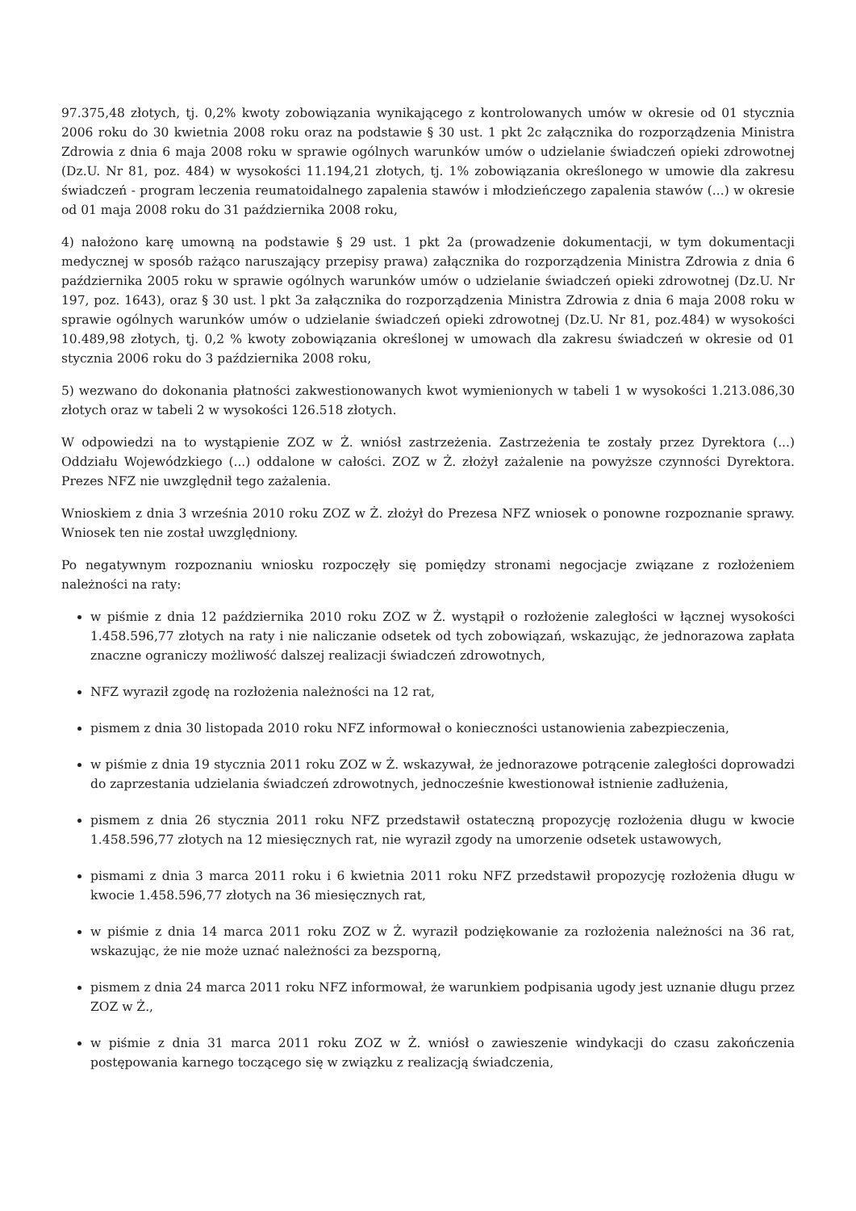97.375,48 złotych, tj. 0,2% kwoty zobowiązania wynikającego z kontrolowanych umów w okresie od 01 stycznia 2006 roku do 30 kwietnia 2008 roku oraz na podstawie § 30 ust. 1 pkt 2c załącznika do rozporządzenia Ministra Zdrowia z dnia 6 maja 2008 roku w sprawie ogólnych warunków umów o udzielanie świadczeń opieki zdrowotnej (Dz.U. Nr 81, poz. 484) w wysokości 11.194,21 złotych, tj. 1% zobowiązania określonego w umowie dla zakresu świadczeń - program leczenia reumatoidalnego zapalenia stawów i młodzieńczego zapalenia stawów (...) w okresie od 01 maja 2008 roku do 31 października 2008 roku,
4) nałożono karę umowną na podstawie § 29 ust. 1 pkt 2a (prowadzenie dokumentacji, w tym dokumentacji medycznej w sposób rażąco naruszający przepisy prawa) załącznika do rozporządzenia Ministra Zdrowia z dnia 6 października 2005 roku w sprawie ogólnych warunków umów o udzielanie świadczeń opieki zdrowotnej (Dz.U. Nr 197, poz. 1643), oraz § 30 ust. l pkt 3a załącznika do rozporządzenia Ministra Zdrowia z dnia 6 maja 2008 roku w sprawie ogólnych warunków umów o udzielanie świadczeń opieki zdrowotnej (Dz.U. Nr 81, poz.484) w wysokości 10.489,98 złotych, tj. 0,2 % kwoty zobowiązania określonej w umowach dla zakresu świadczeń w okresie od 01 stycznia 2006 roku do 3 października 2008 roku,
5) wezwano do dokonania płatności zakwestionowanych kwot wymienionych w tabeli 1 w wysokości 1.213.086,30 złotych oraz w tabeli 2 w wysokości 126.518 złotych.
W odpowiedzi na to wystąpienie ZOZ w Ż. wniósł zastrzeżenia. Zastrzeżenia te zostały przez Dyrektora (...) Oddziału Wojewódzkiego (...) oddalone w całości. ZOZ w Ż. złożył zażalenie na powyższe czynności Dyrektora. Prezes NFZ nie uwzględnił tego zażalenia.
Wnioskiem z dnia 3 września 2010 roku ZOZ w Ż. złożył do Prezesa NFZ wniosek o ponowne rozpoznanie sprawy. Wniosek ten nie został uwzględniony.
Po negatywnym rozpoznaniu wniosku rozpoczęły się pomiędzy stronami negocjacje związane z rozłożeniem należności na raty:
w piśmie z dnia 12 października 2010 roku ZOZ w Ż. wystąpił o rozłożenie zaległości w łącznej wysokości 1.458.596,77 złotych na raty i nie naliczanie odsetek od tych zobowiązań, wskazując, że jednorazowa zapłata znaczne ograniczy możliwość dalszej realizacji świadczeń zdrowotnych,
NFZ wyraził zgodę na rozłożenia należności na 12 rat,
pismem z dnia 30 listopada 2010 roku NFZ informował o konieczności ustanowienia zabezpieczenia,
w piśmie z dnia 19 stycznia 2011 roku ZOZ w Ż. wskazywał, że jednorazowe potrącenie zaległości doprowadzi do zaprzestania udzielania świadczeń zdrowotnych, jednocześnie kwestionował istnienie zadłużenia,
pismem z dnia 26 stycznia 2011 roku NFZ przedstawił ostateczną propozycję rozłożenia długu w kwocie 1.458.596,77 złotych na 12 miesięcznych rat, nie wyraził zgody na umorzenie odsetek ustawowych,
pismami z dnia 3 marca 2011 roku i 6 kwietnia 2011 roku NFZ przedstawił propozycję rozłożenia długu w kwocie 1.458.596,77 złotych na 36 miesięcznych rat,
w piśmie z dnia 14 marca 2011 roku ZOZ w Ż. wyraził podziękowanie za rozłożenia należności na 36 rat, wskazując, że nie może uznać należności za bezsporną,
pismem z dnia 24 marca 2011 roku NFZ informował, że warunkiem podpisania ugody jest uznanie długu przez ZOZ w Ż.,
w piśmie z dnia 31 marca 2011 roku ZOZ w Ż. wniósł o zawieszenie windykacji do czasu zakończenia postępowania karnego toczącego się w związku z realizacją świadczenia,